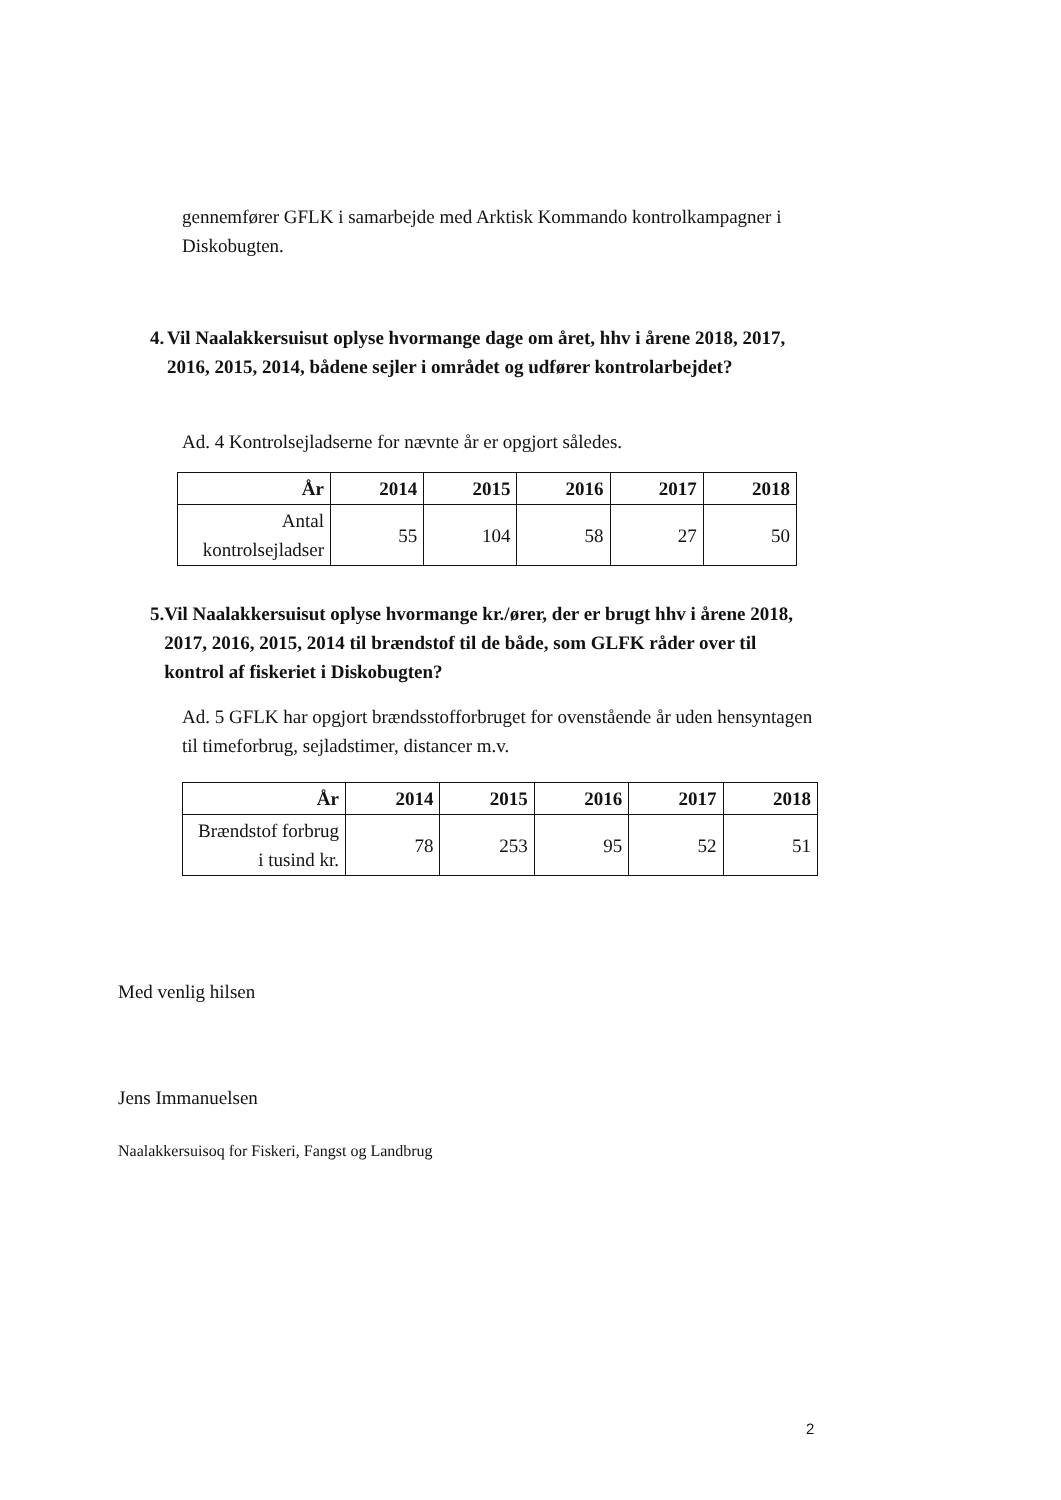gennemfører GFLK i samarbejde med Arktisk Kommando kontrolkampagner i Diskobugten.
4. Vil Naalakkersuisut oplyse hvormange dage om året, hhv i årene 2018, 2017, 2016, 2015, 2014, bådene sejler i området og udfører kontrolarbejdet?
Ad. 4 Kontrolsejladserne for nævnte år er opgjort således.
| År | 2014 | 2015 | 2016 | 2017 | 2018 |
| --- | --- | --- | --- | --- | --- |
| Antal kontrolsejladser | 55 | 104 | 58 | 27 | 50 |
5. Vil Naalakkersuisut oplyse hvormange kr./ører, der er brugt hhv i årene 2018, 2017, 2016, 2015, 2014 til brændstof til de både, som GLFK råder over til kontrol af fiskeriet i Diskobugten?
Ad. 5 GFLK har opgjort brændsstofforbruget for ovenstående år uden hensyntagen til timeforbrug, sejladstimer, distancer m.v.
| År | 2014 | 2015 | 2016 | 2017 | 2018 |
| --- | --- | --- | --- | --- | --- |
| Brændstof forbrug i tusind kr. | 78 | 253 | 95 | 52 | 51 |
Med venlig hilsen
Jens Immanuelsen
Naalakkersuisoq for Fiskeri, Fangst og Landbrug
2